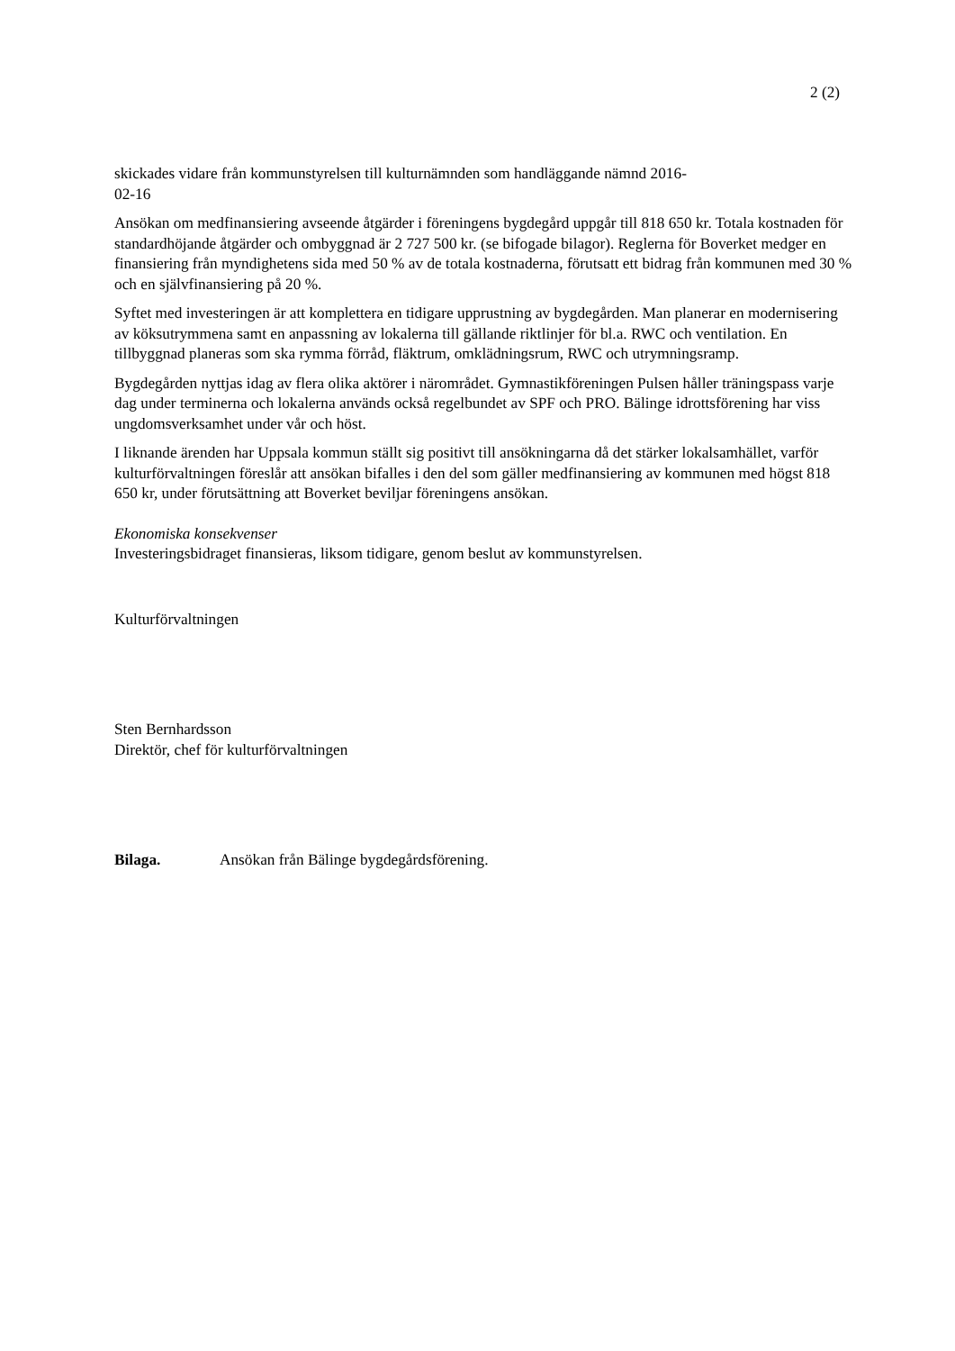2 (2)
skickades vidare från kommunstyrelsen till kulturnämnden som handläggande nämnd 2016-
02-16
Ansökan om medfinansiering avseende åtgärder i föreningens bygdegård uppgår till 818 650 kr. Totala kostnaden för standardhöjande åtgärder och ombyggnad är 2 727 500 kr. (se bifogade bilagor). Reglerna för Boverket medger en finansiering från myndighetens sida med 50 % av de totala kostnaderna, förutsatt ett bidrag från kommunen med 30 % och en självfinansiering på 20 %.
Syftet med investeringen är att komplettera en tidigare upprustning av bygdegården. Man planerar en modernisering av köksutrymmena samt en anpassning av lokalerna till gällande riktlinjer för bl.a. RWC och ventilation. En tillbyggnad planeras som ska rymma förråd, fläktrum, omklädningsrum, RWC och utrymningsramp.
Bygdegården nyttjas idag av flera olika aktörer i närområdet. Gymnastikföreningen Pulsen håller träningspass varje dag under terminerna och lokalerna används också regelbundet av SPF och PRO. Bälinge idrottsförening har viss ungdomsverksamhet under vår och höst.
I liknande ärenden har Uppsala kommun ställt sig positivt till ansökningarna då det stärker lokalsamhället, varför kulturförvaltningen föreslår att ansökan bifalles i den del som gäller medfinansiering av kommunen med högst 818 650 kr, under förutsättning att Boverket beviljar föreningens ansökan.
Ekonomiska konsekvenser
Investeringsbidraget finansieras, liksom tidigare, genom beslut av kommunstyrelsen.
Kulturförvaltningen
Sten Bernhardsson
Direktör, chef för kulturförvaltningen
Bilaga. Ansökan från Bälinge bygdegårdsförening.